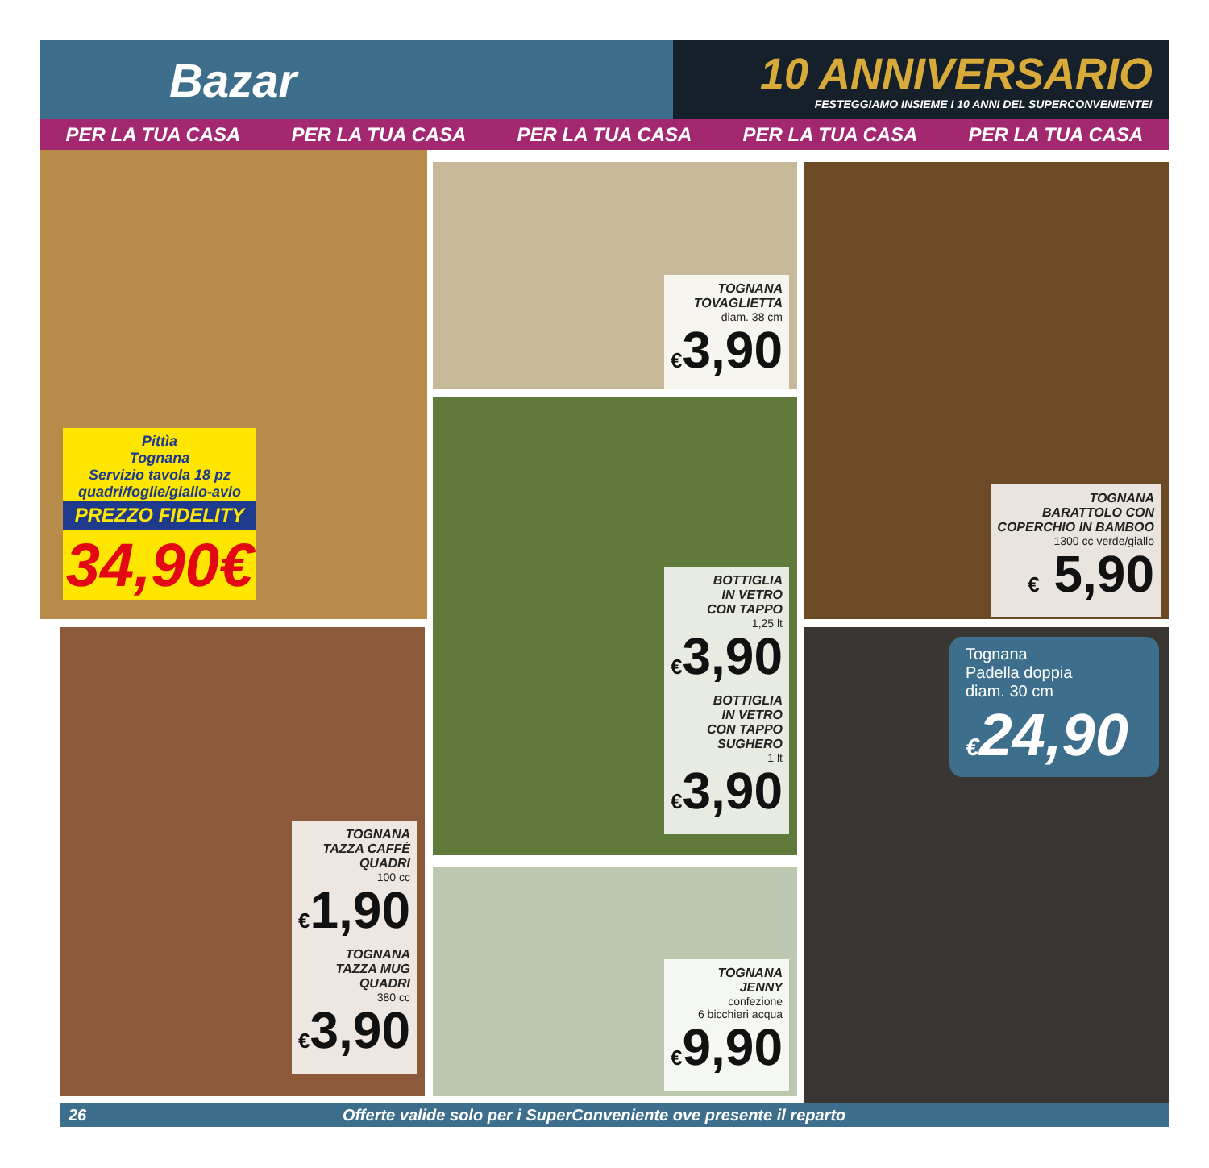Bazar
10 ANNIVERSARIO
FESTEGGIAMO INSIEME I 10 ANNI DEL SUPERCONVENIENTE!
PER LA TUA CASA PER LA TUA CASA PER LA TUA CASA PER LA TUA CASA PER LA TUA CASA
Pittìa
Tognana
Servizio tavola 18 pz
quadri/foglie/giallo-avio
PREZZO FIDELITY
34,90€
TOGNANA
TOVAGLIETTA
diam. 38 cm
€3,90
TOGNANA
BARATTOLO CON
COPERCHIO IN BAMBOO
1300 cc verde/giallo
€ 5,90
BOTTIGLIA
IN VETRO
CON TAPPO
1,25 lt
€3,90
BOTTIGLIA
IN VETRO
CON TAPPO
SUGHERO
1 lt
€3,90
TOGNANA
TAZZA CAFFÈ
QUADRI
100 cc
€1,90
TOGNANA
TAZZA MUG
QUADRI
380 cc
€3,90
TOGNANA
JENNY
confezione
6 bicchieri acqua
€9,90
Tognana
Padella doppia
diam. 30 cm
€24,90
26 Offerte valide solo per i SuperConveniente ove presente il reparto